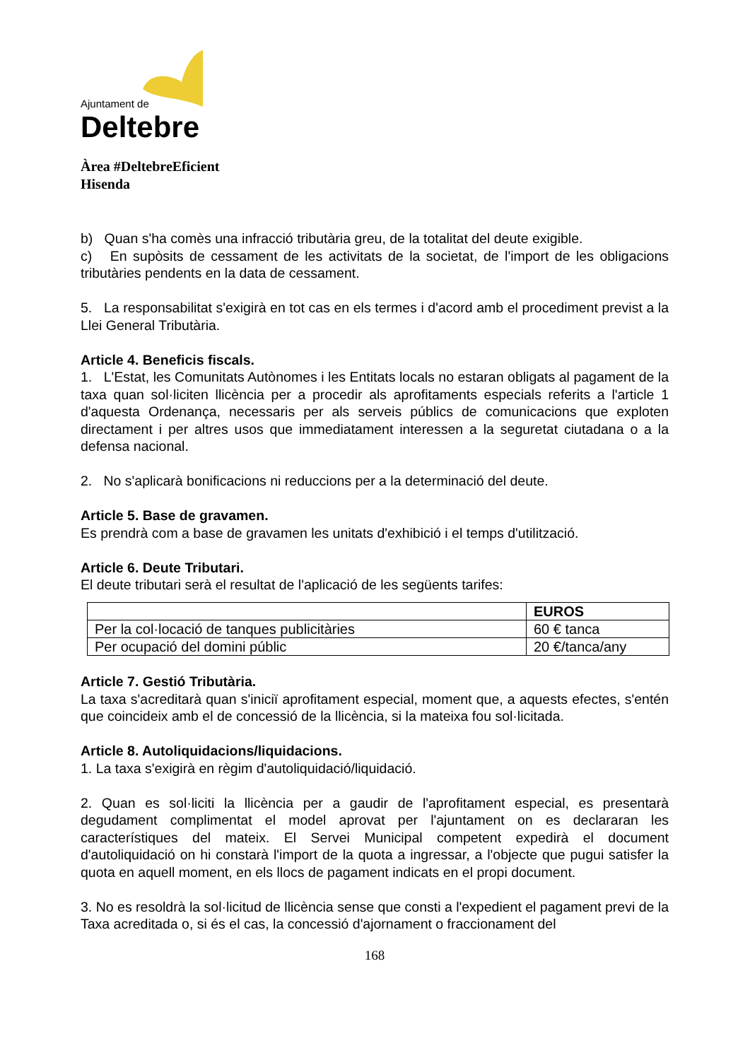Ajuntament de
Deltebre
Àrea #DeltebreEficient
Hisenda
b) Quan s'ha comès una infracció tributària greu, de la totalitat del deute exigible.
c) En supòsits de cessament de les activitats de la societat, de l'import de les obligacions tributàries pendents en la data de cessament.
5. La responsabilitat s'exigirà en tot cas en els termes i d'acord amb el procediment previst a la Llei General Tributària.
Article 4. Beneficis fiscals.
1. L'Estat, les Comunitats Autònomes i les Entitats locals no estaran obligats al pagament de la taxa quan sol·liciten llicència per a procedir als aprofitaments especials referits a l'article 1 d'aquesta Ordenança, necessaris per als serveis públics de comunicacions que exploten directament i per altres usos que immediatament interessen a la seguretat ciutadana o a la defensa nacional.
2. No s'aplicarà bonificacions ni reduccions per a la determinació del deute.
Article 5. Base de gravamen.
Es prendrà com a base de gravamen les unitats d'exhibició i el temps d'utilització.
Article 6. Deute Tributari.
El deute tributari serà el resultat de l'aplicació de les següents tarifes:
| | EUROS |
| --- | --- |
| Per la col·locació de tanques publicitàries | 60 € tanca |
| Per ocupació del domini públic | 20 €/tanca/any |
Article 7. Gestió Tributària.
La taxa s'acreditarà quan s'iniciï aprofitament especial, moment que, a aquests efectes, s'entén que coincideix amb el de concessió de la llicència, si la mateixa fou sol·licitada.
Article 8. Autoliquidacions/liquidacions.
1. La taxa s'exigirà en règim d'autoliquidació/liquidació.
2. Quan es sol·liciti la llicència per a gaudir de l'aprofitament especial, es presentarà degudament complimentat el model aprovat per l'ajuntament on es declararan les característiques del mateix. El Servei Municipal competent expedirà el document d'autoliquidació on hi constarà l'import de la quota a ingressar, a l'objecte que pugui satisfer la quota en aquell moment, en els llocs de pagament indicats en el propi document.
3. No es resoldrà la sol·licitud de llicència sense que consti a l'expedient el pagament previ de la Taxa acreditada o, si és el cas, la concessió d'ajornament o fraccionament del
168